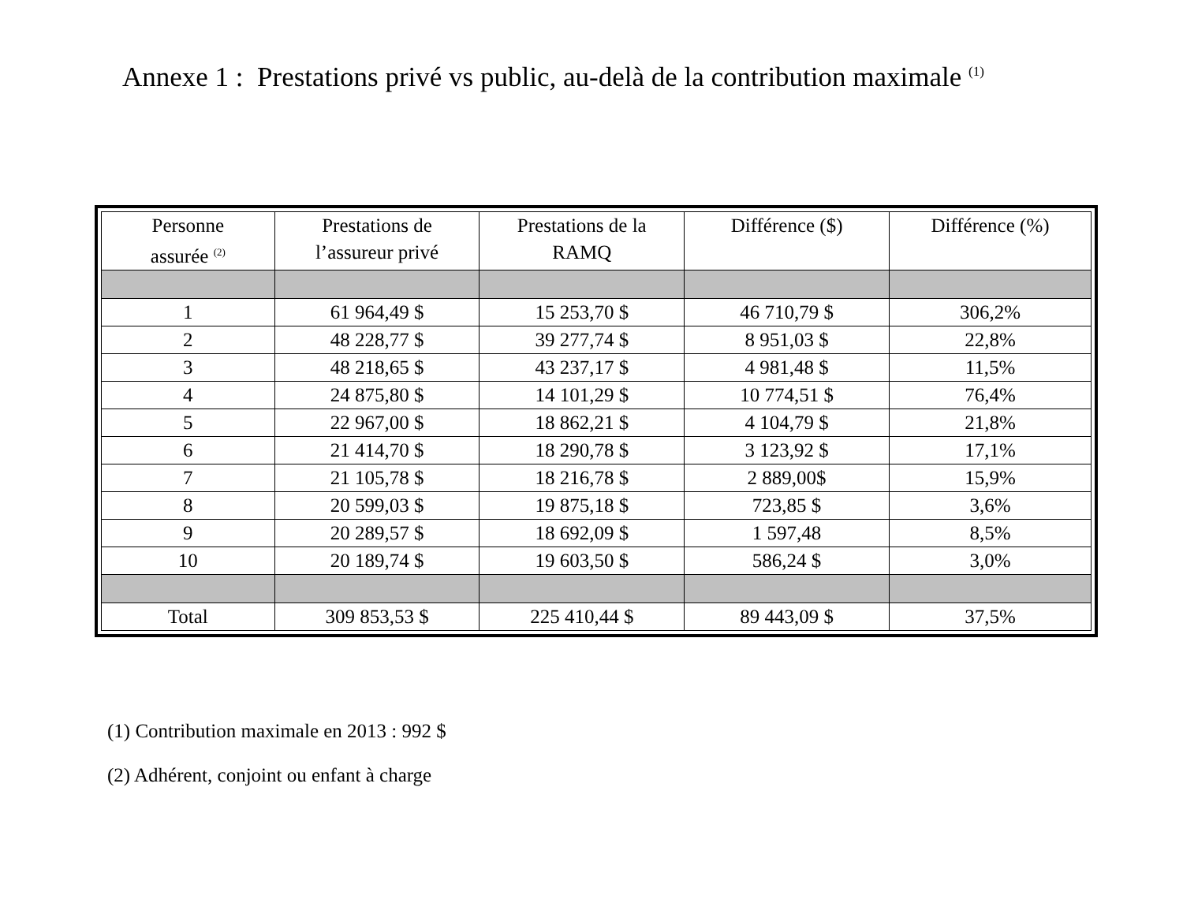Annexe 1 : Prestations privé vs public, au-delà de la contribution maximale <sup>(1)</sup>
| Personne assurée <sup>(2)</sup> | Prestations de l’assureur privé | Prestations de la RAMQ | Différence ($) | Différence (%) |
| --- | --- | --- | --- | --- |
| 1 | 61 964,49 $ | 15 253,70 $ | 46 710,79 $ | 306,2% |
| 2 | 48 228,77 $ | 39 277,74 $ | 8 951,03 $ | 22,8% |
| 3 | 48 218,65 $ | 43 237,17 $ | 4 981,48 $ | 11,5% |
| 4 | 24 875,80 $ | 14 101,29 $ | 10 774,51 $ | 76,4% |
| 5 | 22 967,00 $ | 18 862,21 $ | 4 104,79 $ | 21,8% |
| 6 | 21 414,70 $ | 18 290,78 $ | 3 123,92 $ | 17,1% |
| 7 | 21 105,78 $ | 18 216,78 $ | 2 889,00$ | 15,9% |
| 8 | 20 599,03 $ | 19 875,18 $ | 723,85 $ | 3,6% |
| 9 | 20 289,57 $ | 18 692,09 $ | 1 597,48 | 8,5% |
| 10 | 20 189,74 $ | 19 603,50 $ | 586,24 $ | 3,0% |
| Total | 309 853,53 $ | 225 410,44 $ | 89 443,09 $ | 37,5% |
(1) Contribution maximale en 2013 : 992 $
(2) Adhérent, conjoint ou enfant à charge